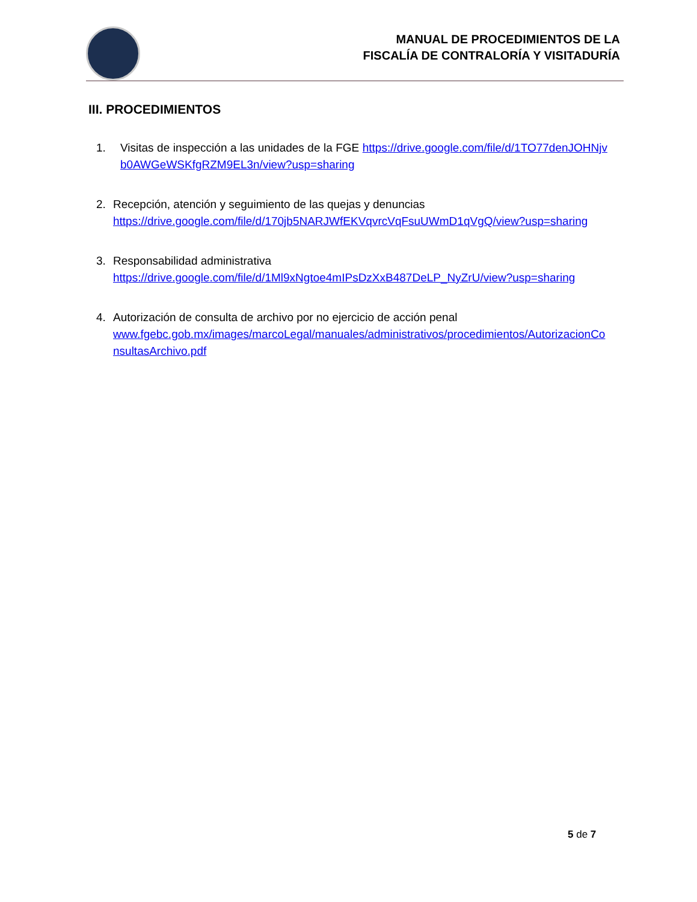MANUAL DE PROCEDIMIENTOS DE LA
FISCALÍA DE CONTRALORÍA Y VISITADURÍA
III. PROCEDIMIENTOS
1. Visitas de inspección a las unidades de la FGE https://drive.google.com/file/d/1TO77denJOHNjvb0AWGeWSKfgRZM9EL3n/view?usp=sharing
2. Recepción, atención y seguimiento de las quejas y denuncias
https://drive.google.com/file/d/170jb5NARJWfEKVqvrcVqFsuUWmD1qVgQ/view?usp=sharing
3. Responsabilidad administrativa
https://drive.google.com/file/d/1Ml9xNgtoe4mIPsDzXxB487DeLP_NyZrU/view?usp=sharing
4. Autorización de consulta de archivo por no ejercicio de acción penal
www.fgebc.gob.mx/images/marcoLegal/manuales/administrativos/procedimientos/AutorizacionConsultasArchivo.pdf
5 de 7